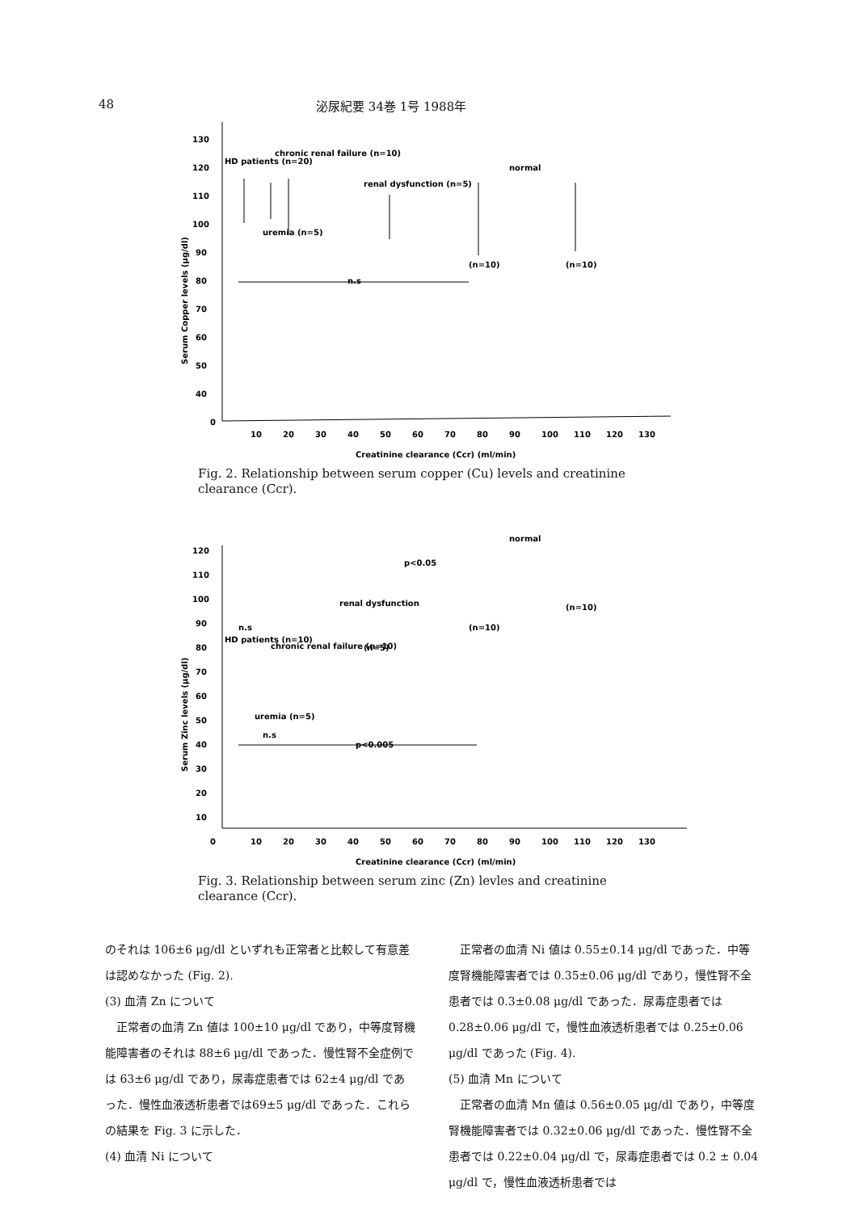48 泌尿紀要 34巻 1号 1988年
0
130
120
110
100
90
80
70
60
50
40
10
20
30
40
50
60
70
80
90
100
110
120
130
Creatinine clearance (Ccr) (ml/min)
Serum Copper levels (μg/dl)
HD patients (n=20)
chronic renal failure (n=10)
uremia (n=5)
renal dysfunction (n=5)
normal
(n=10)
(n=10)
n.s
Fig. 2. Relationship between serum copper (Cu) levels and creatinine clearance (Ccr).
0
120
110
100
90
80
70
60
50
40
30
20
10
10
20
30
40
50
60
70
80
90
100
110
120
130
Creatinine clearance (Ccr) (ml/min)
Serum Zinc levels (μg/dl)
n.s
HD patients (n=10)
chronic renal failure (n=10)
uremia (n=5)
n.s
renal dysfunction
(n=5)
p<0.05
normal
(n=10)
(n=10)
p<0.005
Fig. 3. Relationship between serum zinc (Zn) levles and creatinine clearance (Ccr).
のそれは 106±6 μg/dl といずれも正常者と比較して有意差は認めなかった (Fig. 2).
(3) 血清 Zn について
　正常者の血清 Zn 値は 100±10 μg/dl であり，中等度腎機能障害者のそれは 88±6 μg/dl であった．慢性腎不全症例では 63±6 μg/dl であり，尿毒症患者では 62±4 μg/dl であった．慢性血液透析患者では69±5 μg/dl であった．これらの結果を Fig. 3 に示した．
(4) 血清 Ni について
　正常者の血清 Ni 値は 0.55±0.14 μg/dl であった．中等度腎機能障害者では 0.35±0.06 μg/dl であり，慢性腎不全患者では 0.3±0.08 μg/dl であった．尿毒症患者では 0.28±0.06 μg/dl で，慢性血液透析患者では 0.25±0.06 μg/dl であった (Fig. 4).
(5) 血清 Mn について
　正常者の血清 Mn 値は 0.56±0.05 μg/dl であり，中等度腎機能障害者では 0.32±0.06 μg/dl であった．慢性腎不全患者では 0.22±0.04 μg/dl で，尿毒症患者では 0.2 ± 0.04 μg/dl で，慢性血液透析患者では